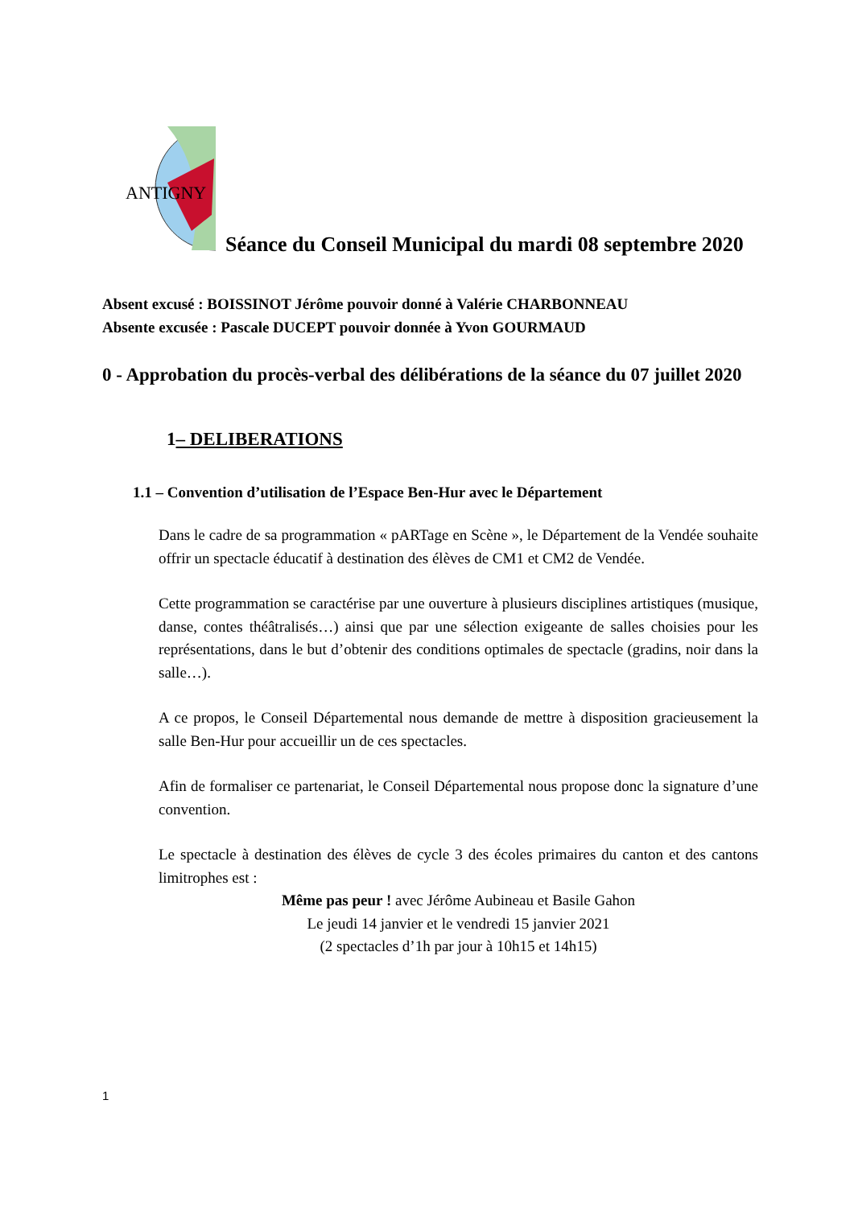ANTIGNY
Séance du Conseil Municipal du mardi 08 septembre 2020
Absent excusé : BOISSINOT Jérôme pouvoir donné à Valérie CHARBONNEAU
Absente excusée : Pascale DUCEPT pouvoir donnée à Yvon GOURMAUD
0 - Approbation du procès-verbal des délibérations de la séance du 07 juillet 2020
1– DELIBERATIONS
1.1 – Convention d’utilisation de l’Espace Ben-Hur avec le Département
Dans le cadre de sa programmation « pARTage en Scène », le Département de la Vendée souhaite offrir un spectacle éducatif à destination des élèves de CM1 et CM2 de Vendée.
Cette programmation se caractérise par une ouverture à plusieurs disciplines artistiques (musique, danse, contes théâtralisés…) ainsi que par une sélection exigeante de salles choisies pour les représentations, dans le but d’obtenir des conditions optimales de spectacle (gradins, noir dans la salle…).
A ce propos, le Conseil Départemental nous demande de mettre à disposition gracieusement la salle Ben-Hur pour accueillir un de ces spectacles.
Afin de formaliser ce partenariat, le Conseil Départemental nous propose donc la signature d’une convention.
Le spectacle à destination des élèves de cycle 3 des écoles primaires du canton et des cantons limitrophes est :
Même pas peur ! avec Jérôme Aubineau et Basile Gahon
Le jeudi 14 janvier et le vendredi 15 janvier 2021
(2 spectacles d’1h par jour à 10h15 et 14h15)
1